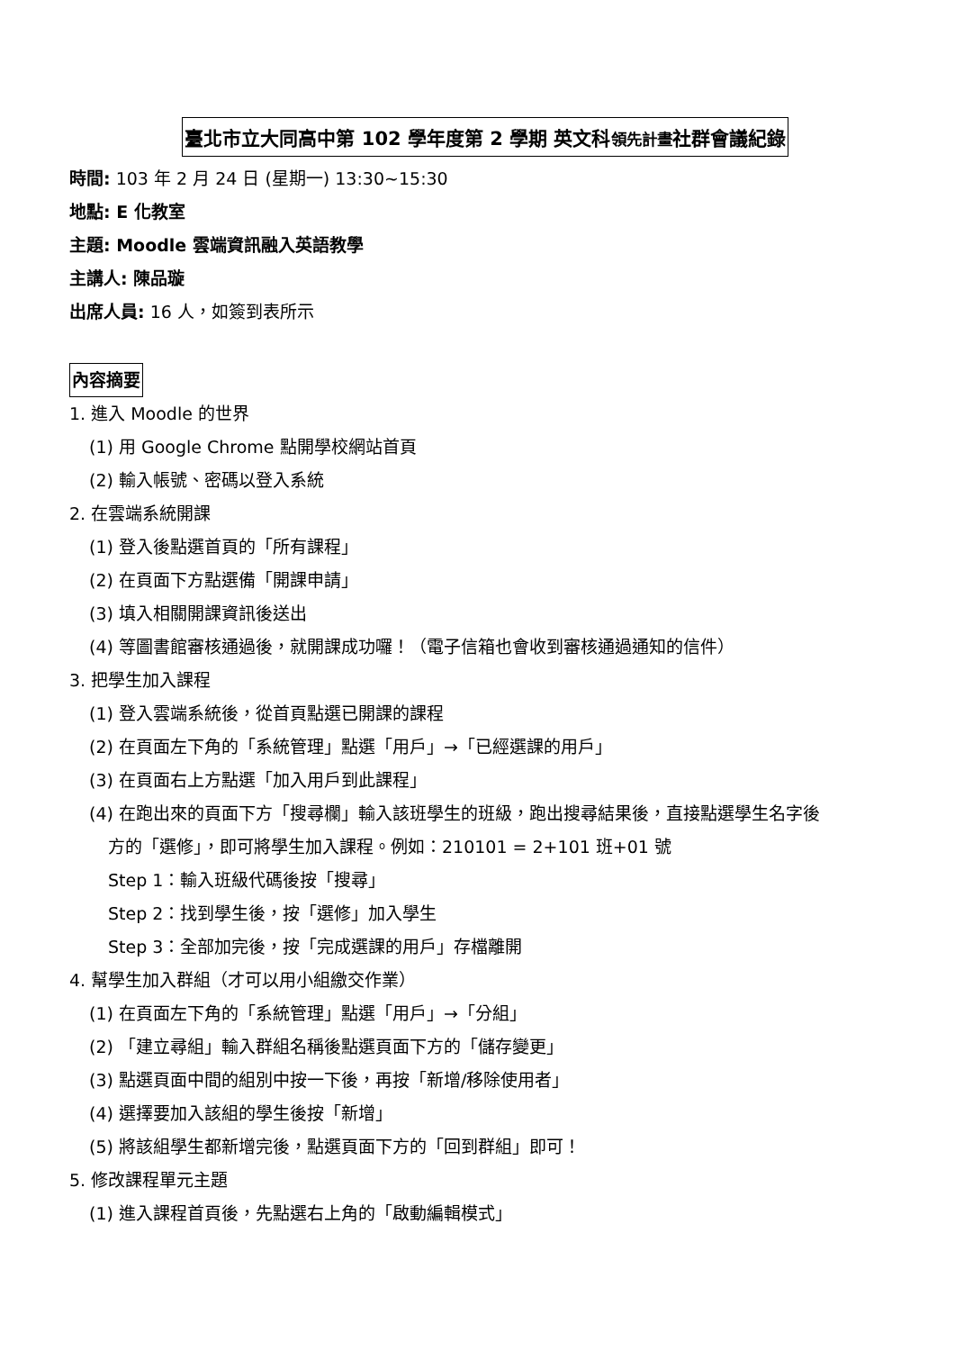臺北市立大同高中第 102 學年度第 2 學期 英文科領先計畫社群會議紀錄
時間: 103 年 2 月 24 日 (星期一) 13:30~15:30
地點: E 化教室
主題: Moodle 雲端資訊融入英語教學
主講人: 陳品璇
出席人員: 16 人，如簽到表所示
內容摘要
1. 進入 Moodle 的世界
(1) 用 Google Chrome 點開學校網站首頁
(2) 輸入帳號、密碼以登入系統
2. 在雲端系統開課
(1) 登入後點選首頁的「所有課程」
(2) 在頁面下方點選備「開課申請」
(3) 填入相關開課資訊後送出
(4) 等圖書館審核通過後，就開課成功囉！（電子信箱也會收到審核通過通知的信件）
3. 把學生加入課程
(1) 登入雲端系統後，從首頁點選已開課的課程
(2) 在頁面左下角的「系統管理」點選「用戶」→「已經選課的用戶」
(3) 在頁面右上方點選「加入用戶到此課程」
(4) 在跑出來的頁面下方「搜尋欄」輸入該班學生的班級，跑出搜尋結果後，直接點選學生名字後
方的「選修」，即可將學生加入課程。例如：210101 = 2+101 班+01 號
Step 1：輸入班級代碼後按「搜尋」
Step 2：找到學生後，按「選修」加入學生
Step 3：全部加完後，按「完成選課的用戶」存檔離開
4. 幫學生加入群組（才可以用小組繳交作業）
(1) 在頁面左下角的「系統管理」點選「用戶」→「分組」
(2) 「建立尋組」輸入群組名稱後點選頁面下方的「儲存變更」
(3) 點選頁面中間的組別中按一下後，再按「新增/移除使用者」
(4) 選擇要加入該組的學生後按「新增」
(5) 將該組學生都新增完後，點選頁面下方的「回到群組」即可！
5. 修改課程單元主題
(1) 進入課程首頁後，先點選右上角的「啟動編輯模式」